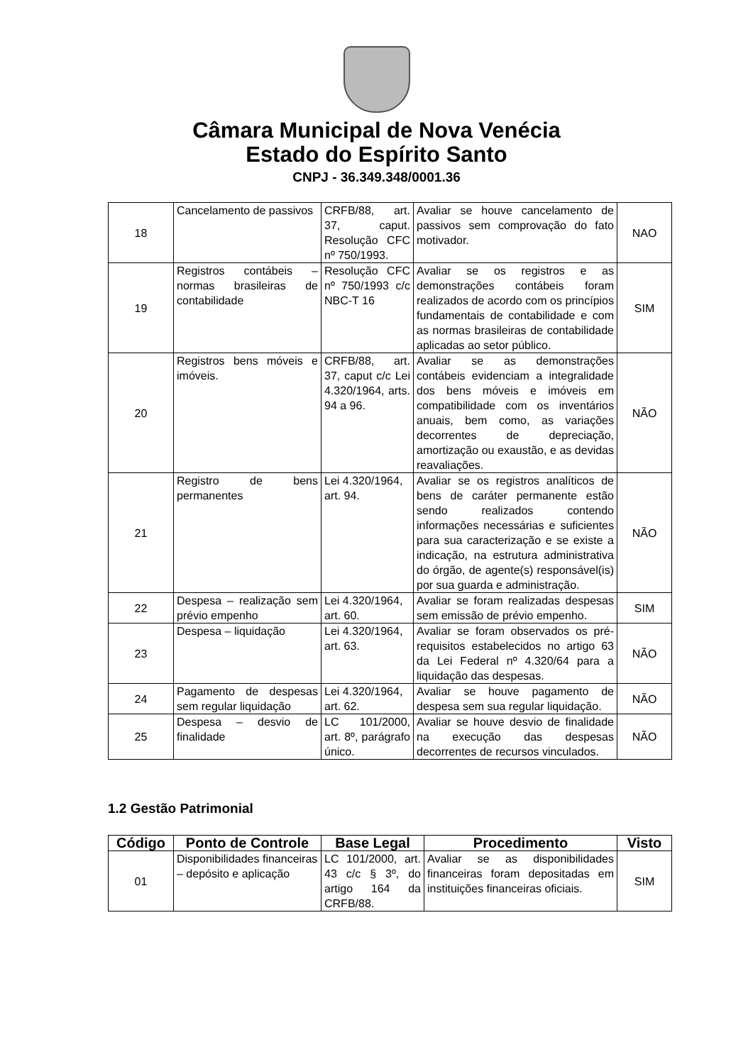Câmara Municipal de Nova Venécia
Estado do Espírito Santo
CNPJ - 36.349.348/0001.36
| 18 | Cancelamento de passivos | CRFB/88, art. 37, caput. Resolução CFC nº 750/1993. | Avaliar se houve cancelamento de passivos sem comprovação do fato motivador. | NAO |
| 19 | Registros contábeis – normas brasileiras de contabilidade | Resolução CFC nº 750/1993 c/c NBC-T 16 | Avaliar se os registros e as demonstrações contábeis foram realizados de acordo com os princípios fundamentais de contabilidade e com as normas brasileiras de contabilidade aplicadas ao setor público. | SIM |
| 20 | Registros bens móveis e imóveis. | CRFB/88, art. 37, caput c/c Lei 4.320/1964, arts. 94 a 96. | Avaliar se as demonstrações contábeis evidenciam a integralidade dos bens móveis e imóveis em compatibilidade com os inventários anuais, bem como, as variações decorrentes de depreciação, amortização ou exaustão, e as devidas reavaliações. | NÃO |
| 21 | Registro de bens permanentes | Lei 4.320/1964, art. 94. | Avaliar se os registros analíticos de bens de caráter permanente estão sendo realizados contendo informações necessárias e suficientes para sua caracterização e se existe a indicação, na estrutura administrativa do órgão, de agente(s) responsável(is) por sua guarda e administração. | NÃO |
| 22 | Despesa – realização sem prévio empenho | Lei 4.320/1964, art. 60. | Avaliar se foram realizadas despesas sem emissão de prévio empenho. | SIM |
| 23 | Despesa – liquidação | Lei 4.320/1964, art. 63. | Avaliar se foram observados os pré-requisitos estabelecidos no artigo 63 da Lei Federal nº 4.320/64 para a liquidação das despesas. | NÃO |
| 24 | Pagamento de despesas sem regular liquidação | Lei 4.320/1964, art. 62. | Avaliar se houve pagamento de despesa sem sua regular liquidação. | NÃO |
| 25 | Despesa – desvio de finalidade | LC 101/2000, art. 8º, parágrafo único. | Avaliar se houve desvio de finalidade na execução das despesas decorrentes de recursos vinculados. | NÃO |
1.2 Gestão Patrimonial
| Código | Ponto de Controle | Base Legal | Procedimento | Visto |
| --- | --- | --- | --- | --- |
| 01 | Disponibilidades financeiras – depósito e aplicação | LC 101/2000, art. 43 c/c § 3º, do artigo 164 da CRFB/88. | Avaliar se as disponibilidades financeiras foram depositadas em instituições financeiras oficiais. | SIM |